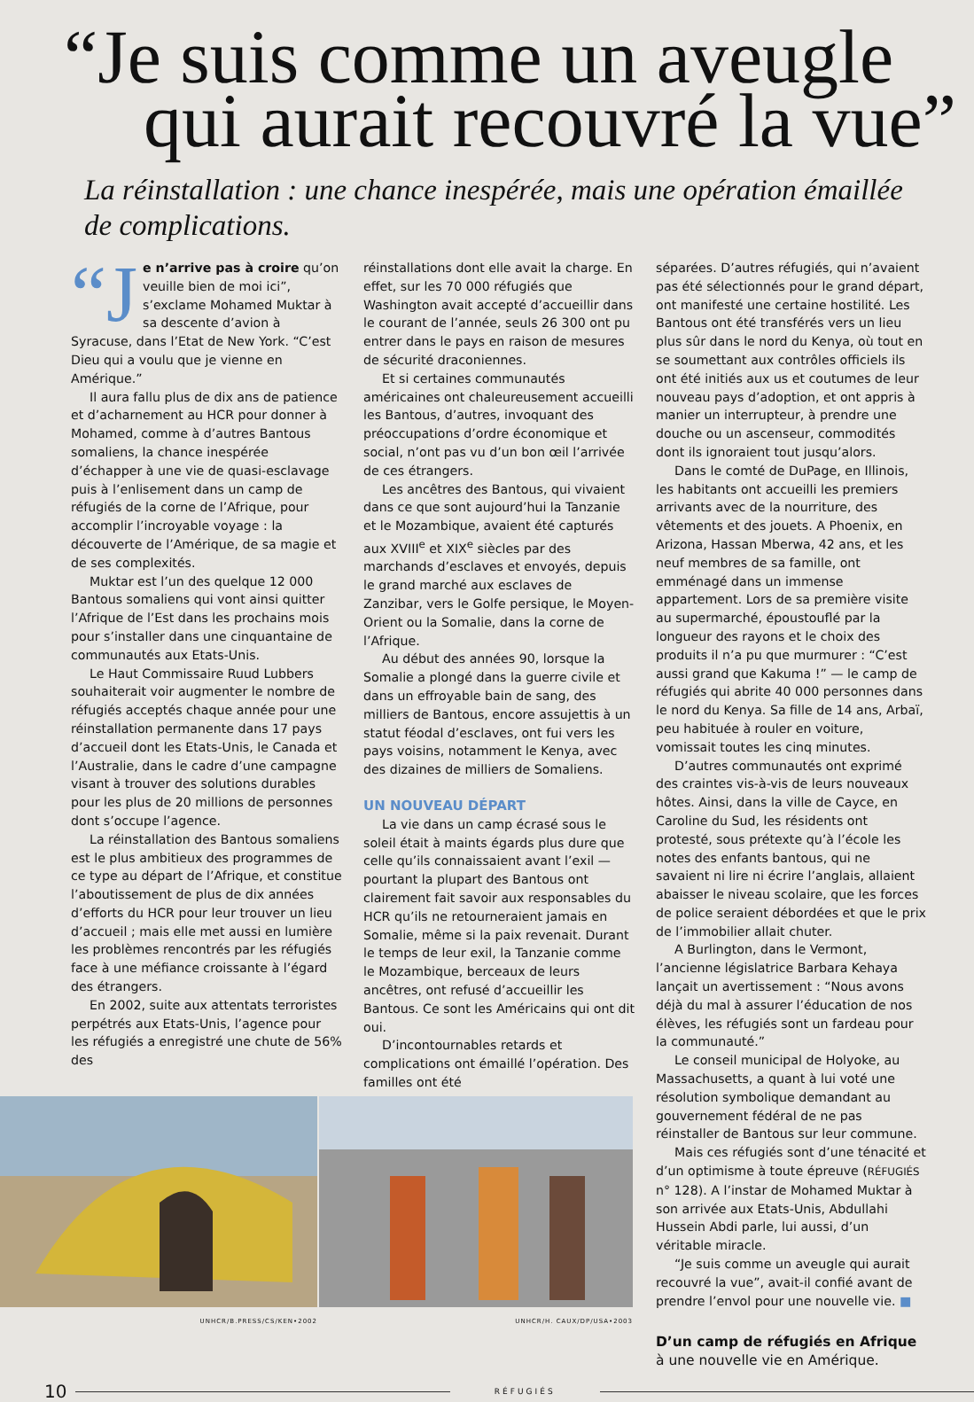“Je suis comme un aveugle
qui aurait recouvré la vue”
La réinstallation : une chance inespérée, mais une opération émaillée de complications.
“J e n’arrive pas à croire qu’on veuille bien de moi ici”, s’exclame Mohamed Muktar à sa descente d’avion à Syracuse, dans l’Etat de New York. “C’est Dieu qui a voulu que je vienne en Amérique.”
Il aura fallu plus de dix ans de patience et d’acharnement au HCR pour donner à Mohamed, comme à d’autres Bantous somaliens, la chance inespérée d’échapper à une vie de quasi-esclavage puis à l’enlisement dans un camp de réfugiés de la corne de l’Afrique, pour accomplir l’incroyable voyage : la découverte de l’Amérique, de sa magie et de ses complexités.
Muktar est l’un des quelque 12 000 Bantous somaliens qui vont ainsi quitter l’Afrique de l’Est dans les prochains mois pour s’installer dans une cinquantaine de communautés aux Etats-Unis.
Le Haut Commissaire Ruud Lubbers souhaiterait voir augmenter le nombre de réfugiés acceptés chaque année pour une réinstallation permanente dans 17 pays d’accueil dont les Etats-Unis, le Canada et l’Australie, dans le cadre d’une campagne visant à trouver des solutions durables pour les plus de 20 millions de personnes dont s’occupe l’agence.
La réinstallation des Bantous somaliens est le plus ambitieux des programmes de ce type au départ de l’Afrique, et constitue l’aboutissement de plus de dix années d’efforts du HCR pour leur trouver un lieu d’accueil ; mais elle met aussi en lumière les problèmes rencontrés par les réfugiés face à une méfiance croissante à l’égard des étrangers.
En 2002, suite aux attentats terroristes perpétrés aux Etats-Unis, l’agence pour les réfugiés a enregistré une chute de 56% des
UNHCR/B.PRESS/CS/KEN•2002 UNHCR/H. CAUX/DP/USA•2003
réinstallations dont elle avait la charge. En effet, sur les 70 000 réfugiés que Washington avait accepté d’accueillir dans le courant de l’année, seuls 26 300 ont pu entrer dans le pays en raison de mesures de sécurité draconiennes.
Et si certaines communautés américaines ont chaleureusement accueilli les Bantous, d’autres, invoquant des préoccupations d’ordre économique et social, n’ont pas vu d’un bon œil l’arrivée de ces étrangers.
Les ancêtres des Bantous, qui vivaient dans ce que sont aujourd’hui la Tanzanie et le Mozambique, avaient été capturés aux XVIII<sup>e</sup> et XIX<sup>e</sup> siècles par des marchands d’esclaves et envoyés, depuis le grand marché aux esclaves de Zanzibar, vers le Golfe persique, le Moyen-Orient ou la Somalie, dans la corne de l’Afrique.
Au début des années 90, lorsque la Somalie a plongé dans la guerre civile et dans un effroyable bain de sang, des milliers de Bantous, encore assujettis à un statut féodal d’esclaves, ont fui vers les pays voisins, notamment le Kenya, avec des dizaines de milliers de Somaliens.
UN NOUVEAU DÉPART
La vie dans un camp écrasé sous le soleil était à maints égards plus dure que celle qu’ils connaissaient avant l’exil — pourtant la plupart des Bantous ont clairement fait savoir aux responsables du HCR qu’ils ne retourneraient jamais en Somalie, même si la paix revenait. Durant le temps de leur exil, la Tanzanie comme le Mozambique, berceaux de leurs ancêtres, ont refusé d’accueillir les Bantous. Ce sont les Américains qui ont dit oui.
D’incontournables retards et complications ont émaillé l’opération. Des familles ont été
séparées. D’autres réfugiés, qui n’avaient pas été sélectionnés pour le grand départ, ont manifesté une certaine hostilité. Les Bantous ont été transférés vers un lieu plus sûr dans le nord du Kenya, où tout en se soumettant aux contrôles officiels ils ont été initiés aux us et coutumes de leur nouveau pays d’adoption, et ont appris à manier un interrupteur, à prendre une douche ou un ascenseur, commodités dont ils ignoraient tout jusqu’alors.
Dans le comté de DuPage, en Illinois, les habitants ont accueilli les premiers arrivants avec de la nourriture, des vêtements et des jouets. A Phoenix, en Arizona, Hassan Mberwa, 42 ans, et les neuf membres de sa famille, ont emménagé dans un immense appartement. Lors de sa première visite au supermarché, époustouflé par la longueur des rayons et le choix des produits il n’a pu que murmurer : “C’est aussi grand que Kakuma !” — le camp de réfugiés qui abrite 40 000 personnes dans le nord du Kenya. Sa fille de 14 ans, Arbaï, peu habituée à rouler en voiture, vomissait toutes les cinq minutes.
D’autres communautés ont exprimé des craintes vis-à-vis de leurs nouveaux hôtes. Ainsi, dans la ville de Cayce, en Caroline du Sud, les résidents ont protesté, sous prétexte qu’à l’école les notes des enfants bantous, qui ne savaient ni lire ni écrire l’anglais, allaient abaisser le niveau scolaire, que les forces de police seraient débordées et que le prix de l’immobilier allait chuter.
A Burlington, dans le Vermont, l’ancienne législatrice Barbara Kehaya lançait un avertissement : “Nous avons déjà du mal à assurer l’éducation de nos élèves, les réfugiés sont un fardeau pour la communauté.”
Le conseil municipal de Holyoke, au Massachusetts, a quant à lui voté une résolution symbolique demandant au gouvernement fédéral de ne pas réinstaller de Bantous sur leur commune.
Mais ces réfugiés sont d’une ténacité et d’un optimisme à toute épreuve (RÉFUGIÉS n° 128). A l’instar de Mohamed Muktar à son arrivée aux Etats-Unis, Abdullahi Hussein Abdi parle, lui aussi, d’un véritable miracle.
“Je suis comme un aveugle qui aurait recouvré la vue”, avait-il confié avant de prendre l’envol pour une nouvelle vie. ■
D’un camp de réfugiés en Afrique à une nouvelle vie en Amérique.
10 RÉFUGIÉS